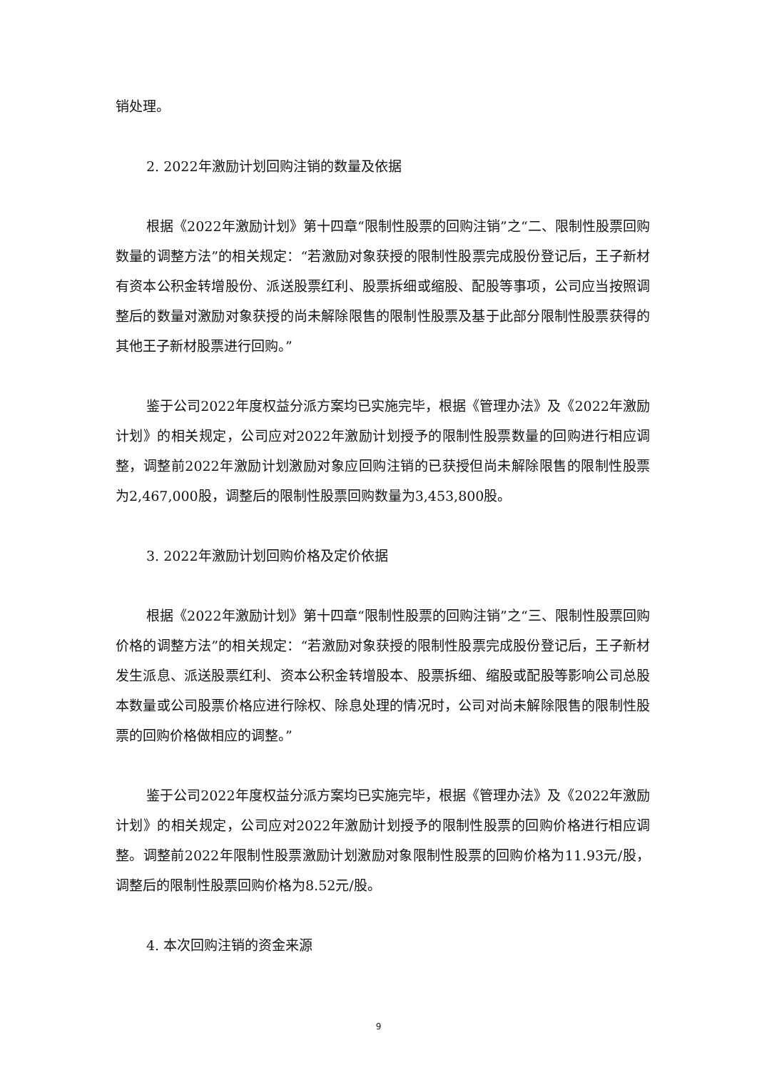销处理。
2. 2022年激励计划回购注销的数量及依据
根据《2022年激励计划》第十四章“限制性股票的回购注销”之“二、限制性股票回购数量的调整方法”的相关规定：“若激励对象获授的限制性股票完成股份登记后，王子新材有资本公积金转增股份、派送股票红利、股票拆细或缩股、配股等事项，公司应当按照调整后的数量对激励对象获授的尚未解除限售的限制性股票及基于此部分限制性股票获得的其他王子新材股票进行回购。”
鉴于公司2022年度权益分派方案均已实施完毕，根据《管理办法》及《2022年激励计划》的相关规定，公司应对2022年激励计划授予的限制性股票数量的回购进行相应调整，调整前2022年激励计划激励对象应回购注销的已获授但尚未解除限售的限制性股票为2,467,000股，调整后的限制性股票回购数量为3,453,800股。
3. 2022年激励计划回购价格及定价依据
根据《2022年激励计划》第十四章“限制性股票的回购注销”之“三、限制性股票回购价格的调整方法”的相关规定：“若激励对象获授的限制性股票完成股份登记后，王子新材发生派息、派送股票红利、资本公积金转增股本、股票拆细、缩股或配股等影响公司总股本数量或公司股票价格应进行除权、除息处理的情况时，公司对尚未解除限售的限制性股票的回购价格做相应的调整。”
鉴于公司2022年度权益分派方案均已实施完毕，根据《管理办法》及《2022年激励计划》的相关规定，公司应对2022年激励计划授予的限制性股票的回购价格进行相应调整。调整前2022年限制性股票激励计划激励对象限制性股票的回购价格为11.93元/股，调整后的限制性股票回购价格为8.52元/股。
4. 本次回购注销的资金来源
9